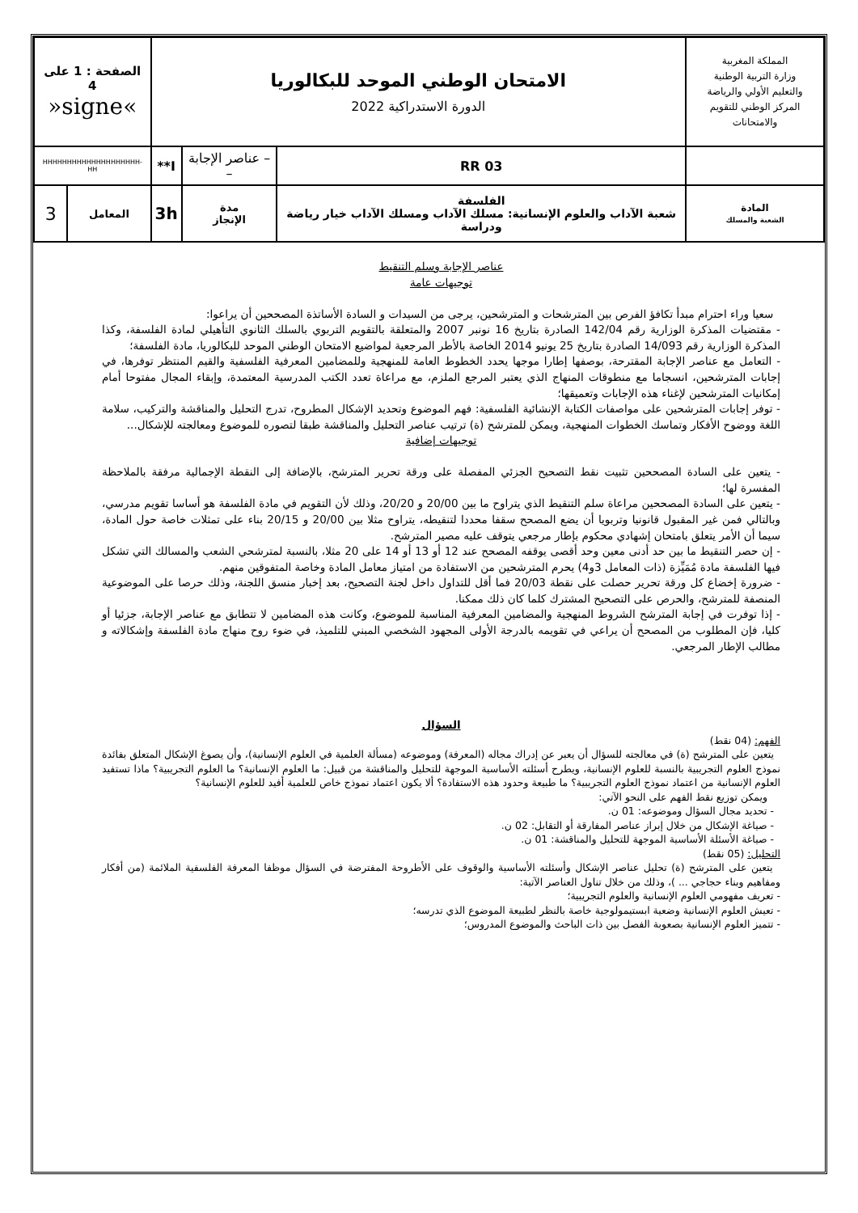| المملكة المغربية وزارة التربية الوطنية والتعليم الأولي والرياضة المركز الوطني للتقويم والامتحانات | | الامتحان الوطني الموحد للبكالوريا الدورة الاستدراكية 2022 | | | | الصفحة : 1 على 4 »signe« | |
| | | RR 03 | – عناصر الإجابة – | | I** | HHHHHHHHHHHHHHHHHHHH-HH | |
| المادة الشعبة والمسلك | الفلسفة شعبة الآداب والعلوم الإنسانية: مسلك الآداب ومسلك الآداب خيار رياضة ودراسة | | | مدة الإنجاز | 3h | المعامل | 3 |
عناصر الإجابة وسلم التنقيط
توجيهات عامة
سعيا وراء احترام مبدأ تكافؤ الفرص بين المترشحات و المترشحين، يرجى من السيدات و السادة الأساتذة المصححين أن يراعوا:
- مقتضيات المذكرة الوزارية رقم 142/04 الصادرة بتاريخ 16 نونبر 2007 والمتعلقة بالتقويم التربوي بالسلك الثانوي التأهيلي لمادة الفلسفة، وكذا المذكرة الوزارية رقم 14/093 الصادرة بتاريخ 25 يونيو 2014 الخاصة بالأطر المرجعية لمواضيع الامتحان الوطني الموحد للبكالوريا، مادة الفلسفة؛
- التعامل مع عناصر الإجابة المقترحة، بوصفها إطارا موجها يحدد الخطوط العامة للمنهجية وللمضامين المعرفية الفلسفية والقيم المنتظر توفرها، في إجابات المترشحين، انسجاما مع منطوقات المنهاج الذي يعتبر المرجع الملزم، مع مراعاة تعدد الكتب المدرسية المعتمدة، وإبقاء المجال مفتوحا أمام إمكانيات المترشحين لإغناء هذه الإجابات وتعميقها؛
- توفر إجابات المترشحين على مواصفات الكتابة الإنشائية الفلسفية: فهم الموضوع وتحديد الإشكال المطروح، تدرج التحليل والمناقشة والتركيب، سلامة اللغة ووضوح الأفكار وتماسك الخطوات المنهجية، ويمكن للمترشح (ة) ترتيب عناصر التحليل والمناقشة طبقا لتصوره للموضوع ومعالجته للإشكال...
توجيهات إضافية
- يتعين على السادة المصححين تثبيت نقط التصحيح الجزئي المفصلة على ورقة تحرير المترشح، بالإضافة إلى النقطة الإجمالية مرفقة بالملاحظة المفسرة لها؛
- يتعين على السادة المصححين مراعاة سلم التنقيط الذي يتراوح ما بين 20/00 و 20/20، وذلك لأن التقويم في مادة الفلسفة هو أساسا تقويم مدرسي، وبالتالي فمن غير المقبول قانونيا وتربويا أن يضع المصحح سقفا محددا لتنقيطه، يتراوح مثلا بين 20/00 و 20/15 بناء على تمثلات خاصة حول المادة، سيما أن الأمر يتعلق بامتحان إشهادي محكوم بإطار مرجعي يتوقف عليه مصير المترشح.
- إن حصر التنقيط ما بين حد أدنى معين وحد أقصى يوقفه المصحح عند 12 أو 13 أو 14 على 20 مثلا، بالنسبة لمترشحي الشعب والمسالك التي تشكل فيها الفلسفة مادة مُمَيِّزة (ذات المعامل 3و4) يحرم المترشحين من الاستفادة من امتياز معامل المادة وخاصة المتفوقين منهم.
- ضرورة إخضاع كل ورقة تحرير حصلت على نقطة 20/03 فما أقل للتداول داخل لجنة التصحيح، بعد إخبار منسق اللجنة، وذلك حرصا على الموضوعية المنصفة للمترشح، والحرص على التصحيح المشترك كلما كان ذلك ممكنا.
- إذا توفرت في إجابة المترشح الشروط المنهجية والمضامين المعرفية المناسبة للموضوع، وكانت هذه المضامين لا تتطابق مع عناصر الإجابة، جزئيا أو كليا، فإن المطلوب من المصحح أن يراعي في تقويمه بالدرجة الأولى المجهود الشخصي المبني للتلميذ، في ضوء روح منهاج مادة الفلسفة وإشكالاته و مطالب الإطار المرجعي.
السؤال
الفهم: (04 نقط)
يتعين على المترشح (ة) في معالجته للسؤال أن يعبر عن إدراك مجاله (المعرفة) وموضوعه (مسألة العلمية في العلوم الإنسانية)، وأن يصوغ الإشكال المتعلق بفائدة نموذج العلوم التجريبية بالنسبة للعلوم الإنسانية، ويطرح أسئلته الأساسية الموجهة للتحليل والمناقشة من قبيل: ما العلوم الإنسانية؟ ما العلوم التجريبية؟ ماذا تستفيد العلوم الإنسانية من اعتماد نموذج العلوم التجريبية؟ ما طبيعة وحدود هذه الاستفادة؟ ألا يكون اعتماد نموذج خاص للعلمية أفيد للعلوم الإنسانية؟
ويمكن توزيع نقط الفهم على النحو الآتي:
- تحديد مجال السؤال وموضوعه: 01 ن.
- صياغة الإشكال من خلال إبراز عناصر المفارقة أو التقابل: 02 ن.
- صياغة الأسئلة الأساسية الموجهة للتحليل والمناقشة: 01 ن.
التحليل: (05 نقط)
يتعين على المترشح (ة) تحليل عناصر الإشكال وأسئلته الأساسية والوقوف على الأطروحة المفترضة في السؤال موظفا المعرفة الفلسفية الملائمة (من أفكار ومفاهيم وبناء حجاجي ... )، وذلك من خلال تناول العناصر الآتية:
- تعريف مفهومي العلوم الإنسانية والعلوم التجريبية؛
- تعيش العلوم الإنسانية وضعية ابستيمولوجية خاصة بالنظر لطبيعة الموضوع الذي تدرسه؛
- تتميز العلوم الإنسانية بصعوبة الفصل بين ذات الباحث والموضوع المدروس؛